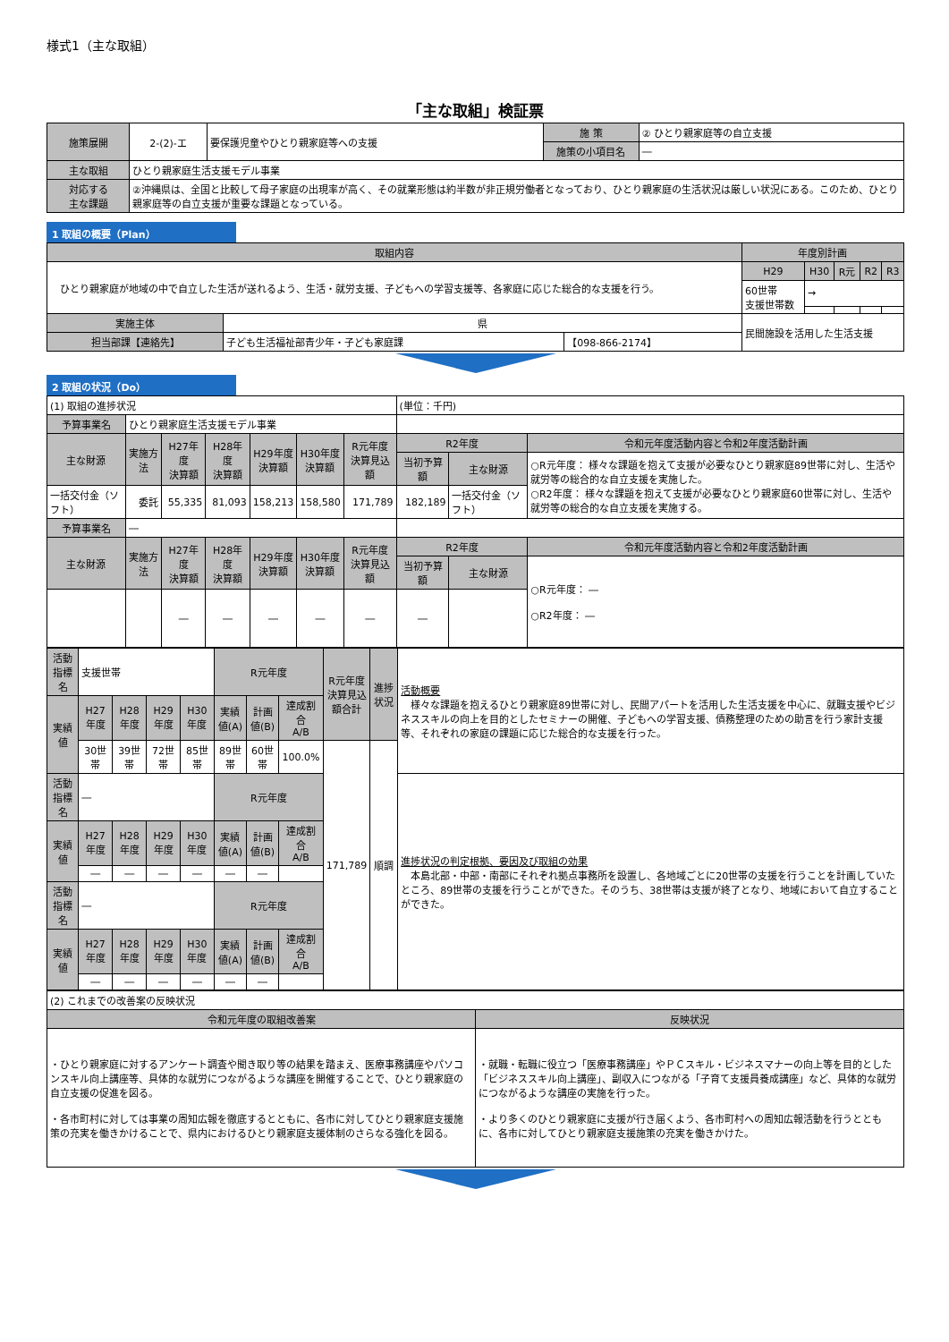様式1（主な取組）
「主な取組」検証票
| 施策展開 | 2-(2)-エ | 要保護児童やひとり親家庭等への支援 | 施 策 | ② ひとり親家庭等の自立支援 |
| | | | 施策の小項目名 | ― |
| 主な取組 | ひとり親家庭生活支援モデル事業 | | | |
| 対応する 主な課題 | ②沖縄県は、全国と比較して母子家庭の出現率が高く、その就業形態は約半数が非正規労働者となっており、ひとり親家庭の生活状況は厳しい状況にある。このため、ひとり親家庭等の自立支援が重要な課題となっている。 | | | |
1 取組の概要（Plan）
| 取組内容 | | | 年度別計画 | | | | |
| --- | --- | --- | --- | --- | --- | --- | --- |
| ひとり親家庭が地域の中で自立した生活が送れるよう、生活・就労支援、子どもへの学習支援等、各家庭に応じた総合的な支援を行う。 | | | H29 | H30 | R元 | R2 | R3 |
| | | | 60世帯 支援世帯数 | → | | | |
| 実施主体 | 県 | | 民間施設を活用した生活支援 | | | | |
| 担当部課【連絡先】 | 子ども生活福祉部青少年・子ども家庭課 | 【098-866-2174】 | | | | | |
2 取組の状況（Do）
| (1) 取組の進捗状況 | | | | | | | (単位：千円) | | |
| 予算事業名 | ひとり親家庭生活支援モデル事業 | | | | | | | | |
| 主な財源 | 実施方法 | H27年度 決算額 | H28年度 決算額 | H29年度 決算額 | H30年度 決算額 | R元年度 決算見込額 | R2年度 | | 令和元年度活動内容と令和2年度活動計画 |
| | | | | | | | 当初予算額 | 主な財源 | ○R元年度： 様々な課題を抱えて支援が必要なひとり親家庭89世帯に対し、生活や就労等の総合的な自立支援を実施した。 ○R2年度： 様々な課題を抱えて支援が必要なひとり親家庭60世帯に対し、生活や就労等の総合的な自立支援を実施する。 |
| 一括交付金（ソフト） | 委託 | 55,335 | 81,093 | 158,213 | 158,580 | 171,789 | 182,189 | 一括交付金（ソフト） | |
| 予算事業名 | ― | | | | | | | | |
| 主な財源 | 実施方法 | H27年度 決算額 | H28年度 決算額 | H29年度 決算額 | H30年度 決算額 | R元年度 決算見込額 | R2年度 | | 令和元年度活動内容と令和2年度活動計画 |
| | | | | | | | 当初予算額 | 主な財源 | ○R元年度： ― ○R2年度： ― |
| | | ― | ― | ― | ― | ― | ― | | |
| 活動指標名 | 支援世帯 | | | | R元年度 | | | R元年度 決算見込 額合計 | 進捗状況 | 活動概要 様々な課題を抱えるひとり親家庭89世帯に対し、民間アパートを活用した生活支援を中心に、就職支援やビジネススキルの向上を目的としたセミナーの開催、子どもへの学習支援、債務整理のための助言を行う家計支援等、それぞれの家庭の課題に応じた総合的な支援を行った。 |
| 実績値 | H27年度 | H28年度 | H29年度 | H30年度 | 実績値(A) | 計画値(B) | 達成割合 A/B | | | |
| | 30世帯 | 39世帯 | 72世帯 | 85世帯 | 89世帯 | 60世帯 | 100.0% | 171,789 | 順調 | |
| 活動指標名 | ― | | | | R元年度 | | | | | 進捗状況の判定根拠、要因及び取組の効果 本島北部・中部・南部にそれぞれ拠点事務所を設置し、各地域ごとに20世帯の支援を行うことを計画していたところ、89世帯の支援を行うことができた。そのうち、38世帯は支援が終了となり、地域において自立することができた。 |
| 実績値 | H27年度 | H28年度 | H29年度 | H30年度 | 実績値(A) | 計画値(B) | 達成割合 A/B | | | |
| | ― | ― | ― | ― | ― | ― | | | | |
| 活動指標名 | ― | | | | R元年度 | | | | | |
| 実績値 | H27年度 | H28年度 | H29年度 | H30年度 | 実績値(A) | 計画値(B) | 達成割合 A/B | | | |
| | ― | ― | ― | ― | ― | ― | | | | |
| (2) これまでの改善案の反映状況 | |
| 令和元年度の取組改善案 | 反映状況 |
| ・ひとり親家庭に対するアンケート調査や聞き取り等の結果を踏まえ、医療事務講座やパソコンスキル向上講座等、具体的な就労につながるような講座を開催することで、ひとり親家庭の自立支援の促進を図る。 ・各市町村に対しては事業の周知広報を徹底するとともに、各市に対してひとり親家庭支援施策の充実を働きかけることで、県内におけるひとり親家庭支援体制のさらなる強化を図る。 | ・就職・転職に役立つ「医療事務講座」やＰＣスキル・ビジネスマナーの向上等を目的とした「ビジネススキル向上講座」、副収入につながる「子育て支援員養成講座」など、具体的な就労につながるような講座の実施を行った。 ・より多くのひとり親家庭に支援が行き届くよう、各市町村への周知広報活動を行うとともに、各市に対してひとり親家庭支援施策の充実を働きかけた。 |